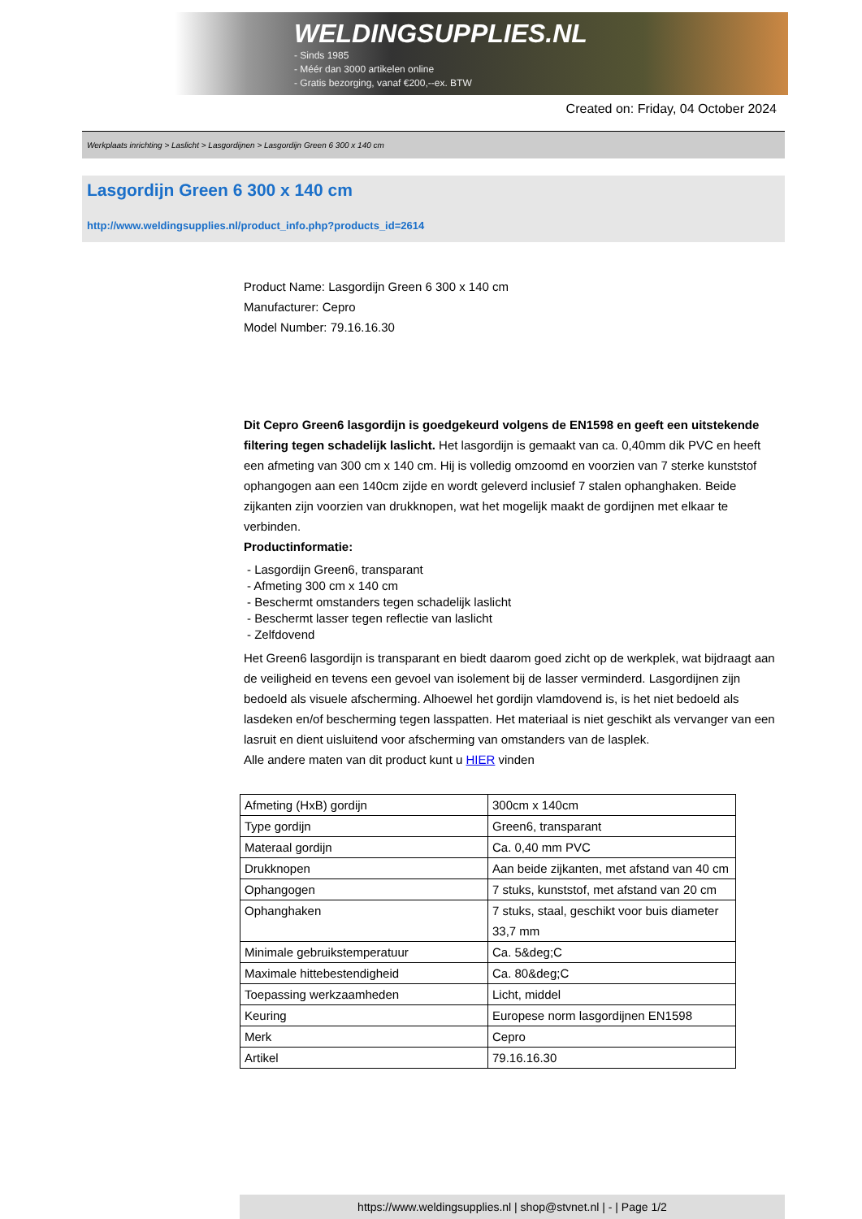WELDINGSUPPLIES.NL
- Sinds 1985
- Méér dan 3000 artikelen online
- Gratis bezorging, vanaf €200,--ex. BTW
Created on: Friday, 04 October 2024
Werkplaats inrichting > Laslicht > Lasgordijnen > Lasgordijn Green 6 300 x 140 cm
Lasgordijn Green 6 300 x 140 cm
http://www.weldingsupplies.nl/product_info.php?products_id=2614
Product Name: Lasgordijn Green 6 300 x 140 cm
Manufacturer: Cepro
Model Number: 79.16.16.30
Dit Cepro Green6 lasgordijn is goedgekeurd volgens de EN1598 en geeft een uitstekende filtering tegen schadelijk laslicht. Het lasgordijn is gemaakt van ca. 0,40mm dik PVC en heeft een afmeting van 300 cm x 140 cm. Hij is volledig omzoomd en voorzien van 7 sterke kunststof ophangogen aan een 140cm zijde en wordt geleverd inclusief 7 stalen ophanghaken. Beide zijkanten zijn voorzien van drukknopen, wat het mogelijk maakt de gordijnen met elkaar te verbinden.
Productinformatie:
- Lasgordijn Green6, transparant
- Afmeting 300 cm x 140 cm
- Beschermt omstanders tegen schadelijk laslicht
- Beschermt lasser tegen reflectie van laslicht
- Zelfdovend
Het Green6 lasgordijn is transparant en biedt daarom goed zicht op de werkplek, wat bijdraagt aan de veiligheid en tevens een gevoel van isolement bij de lasser verminderd. Lasgordijnen zijn bedoeld als visuele afscherming. Alhoewel het gordijn vlamdovend is, is het niet bedoeld als lasdeken en/of bescherming tegen lasspatten. Het materiaal is niet geschikt als vervanger van een lasruit en dient uisluitend voor afscherming van omstanders van de lasplek.
Alle andere maten van dit product kunt u HIER vinden
| Afmeting (HxB) gordijn | 300cm x 140cm |
| Type gordijn | Green6, transparant |
| Materaal gordijn | Ca. 0,40 mm PVC |
| Drukknopen | Aan beide zijkanten, met afstand van 40 cm |
| Ophangogen | 7 stuks, kunststof, met afstand van 20 cm |
| Ophanghaken | 7 stuks, staal, geschikt voor buis diameter 33,7 mm |
| Minimale gebruikstemperatuur | Ca. 5&deg;C |
| Maximale hittebestendigheid | Ca. 80&deg;C |
| Toepassing werkzaamheden | Licht, middel |
| Keuring | Europese norm lasgordijnen EN1598 |
| Merk | Cepro |
| Artikel | 79.16.16.30 |
https://www.weldingsupplies.nl | shop@stvnet.nl | - | Page 1/2